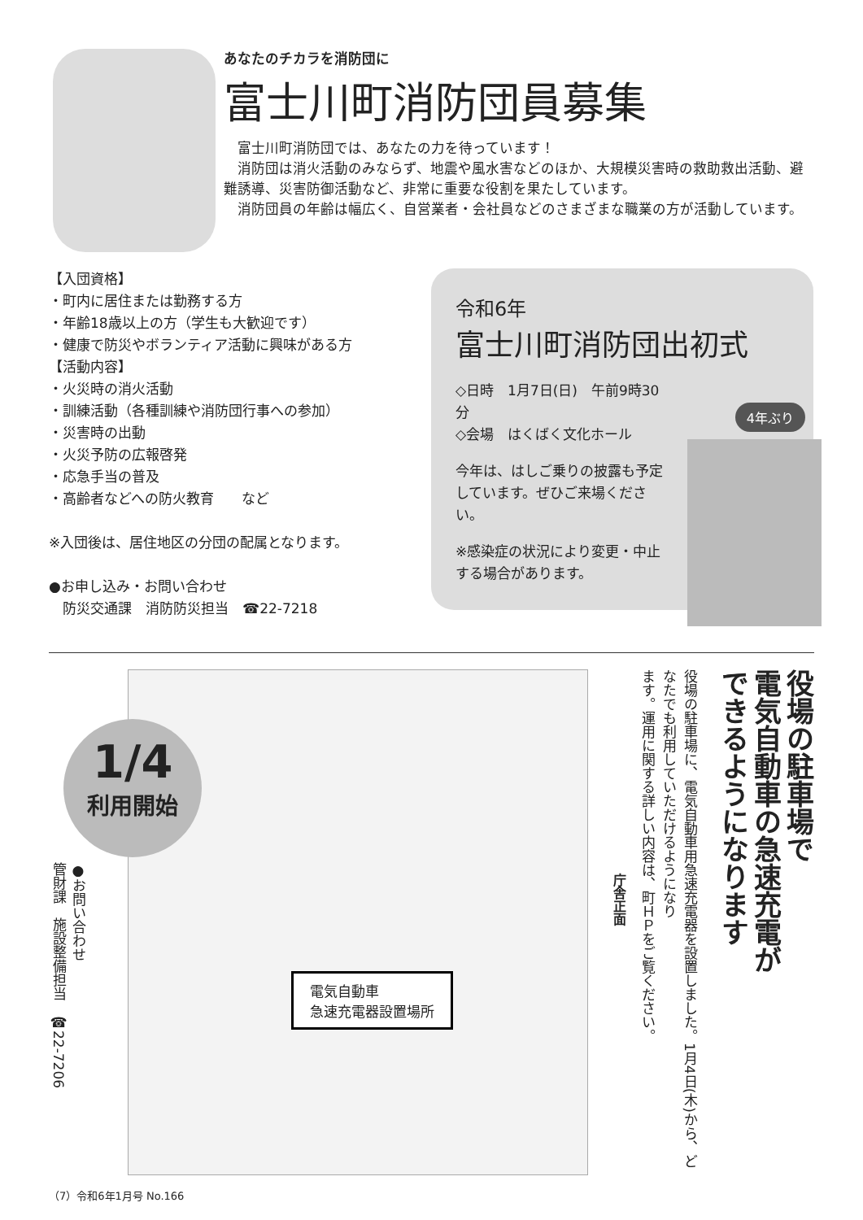あなたのチカラを消防団に
富士川町消防団員募集
富士川町消防団では、あなたの力を待っています！
消防団は消火活動のみならず、地震や風水害などのほか、大規模災害時の救助救出活動、避難誘導、災害防御活動など、非常に重要な役割を果たしています。
消防団員の年齢は幅広く、自営業者・会社員などのさまざまな職業の方が活動しています。
【入団資格】
・町内に居住または勤務する方
・年齢18歳以上の方（学生も大歓迎です）
・健康で防災やボランティア活動に興味がある方
【活動内容】
・火災時の消火活動
・訓練活動（各種訓練や消防団行事への参加）
・災害時の出動
・火災予防の広報啓発
・応急手当の普及
・高齢者などへの防火教育　　など
※入団後は、居住地区の分団の配属となります。
●お申し込み・お問い合わせ
　防災交通課　消防防災担当　☎22-7218
令和6年
富士川町消防団出初式
◇日時　1月7日(日)　午前9時30分
◇会場　はくばく文化ホール
今年は、はしご乗りの披露も予定しています。ぜひご来場ください。
※感染症の状況により変更・中止する場合があります。
4年ぶり
1/4
利用開始
電気自動車
急速充電器設置場所
庁舎正面
ます。運用に関する詳しい内容は、町ＨＰをご覧ください。
役場の駐車場に、電気自動車用急速充電器を設置しました。1月4日(木)から、どなたでも利用していただけるようになり
役場の駐車場で
電気自動車の急速充電が
できるようになります
●お問い合わせ
管財課　施設整備担当　☎22-7206
（7）令和6年1月号 No.166